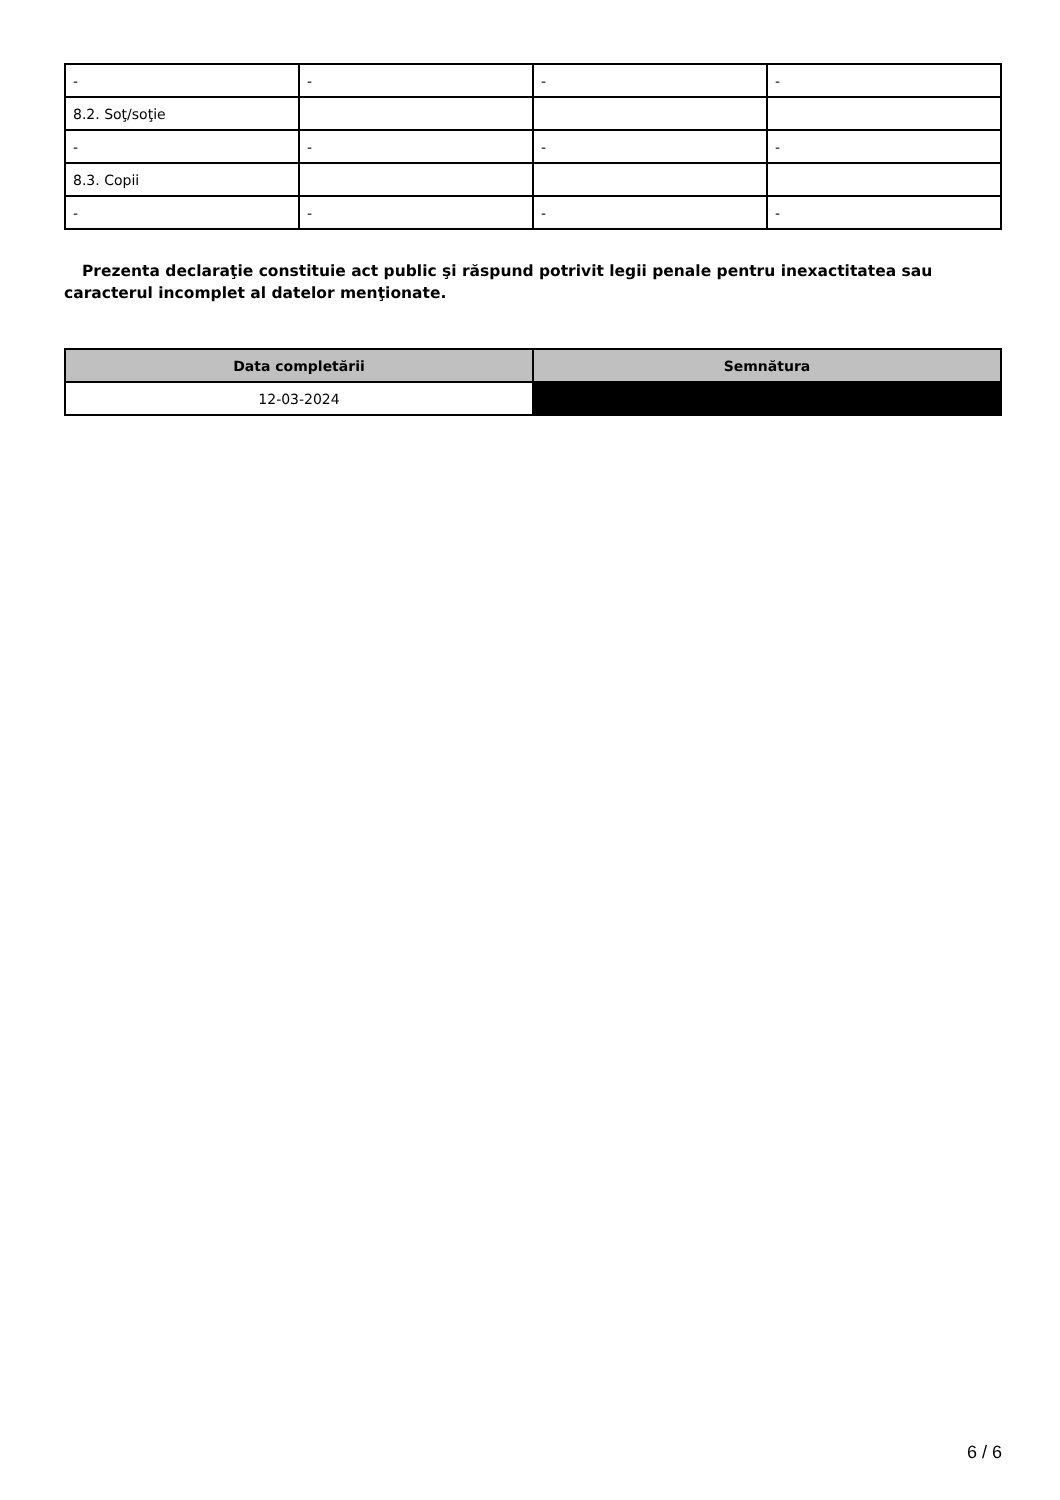| - | - | - | - |
| 8.2. Soţ/soţie | | | |
| - | - | - | - |
| 8.3. Copii | | | |
| - | - | - | - |
Prezenta declaraţie constituie act public şi răspund potrivit legii penale pentru inexactitatea sau caracterul incomplet al datelor menţionate.
| Data completării | Semnătura |
| --- | --- |
| 12-03-2024 | |
6 / 6